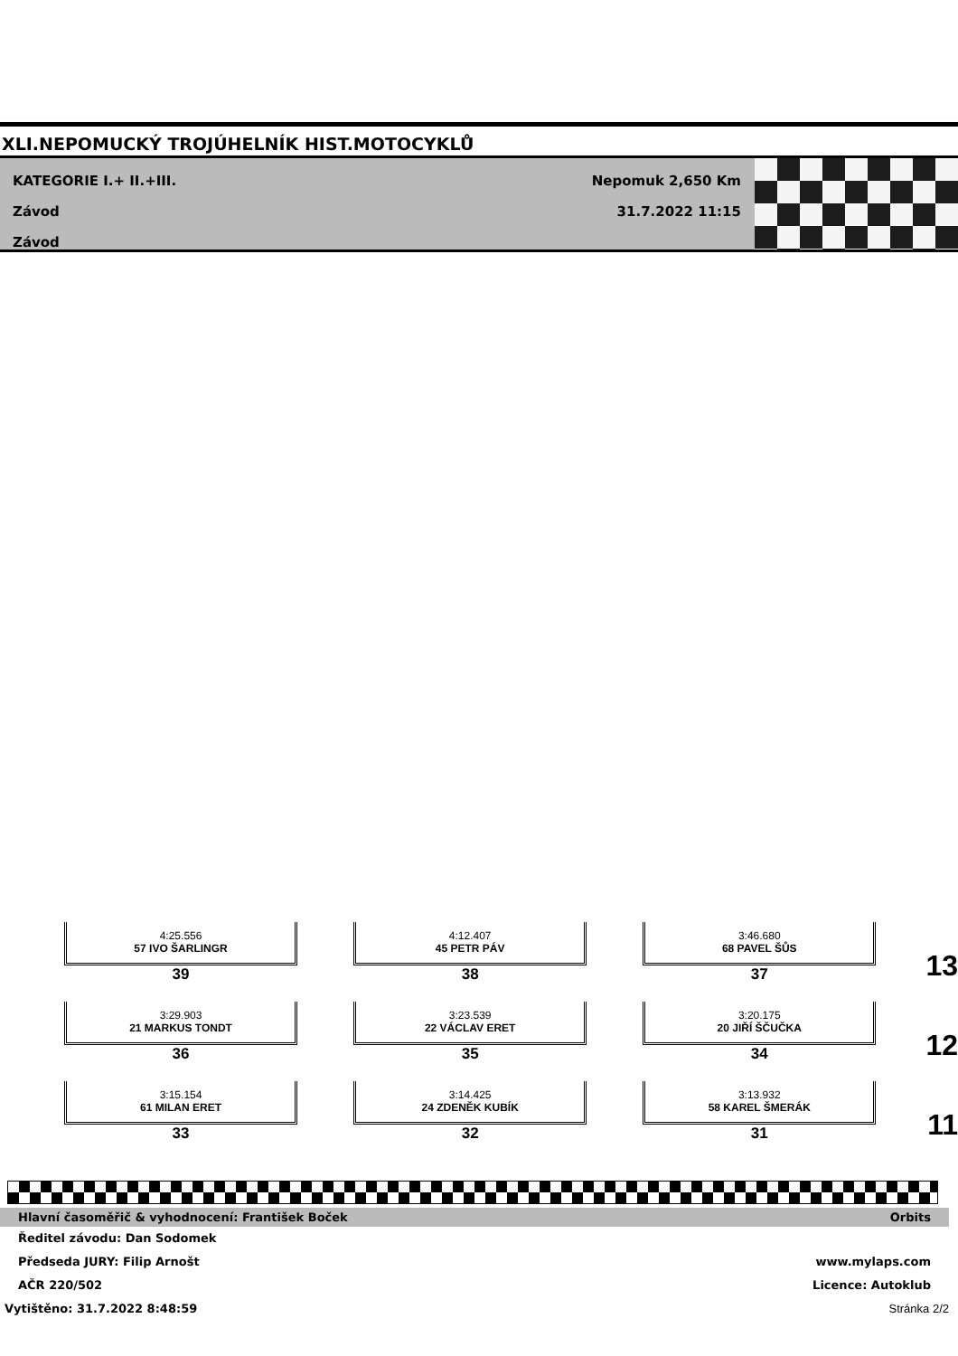XLI.NEPOMUCKÝ TROJÚHELNÍK HIST.MOTOCYKLŮ
KATEGORIE I.+ II.+III.
Závod
Závod
Nepomuk 2,650 Km
31.7.2022 11:15
4:25.556
57 IVO ŠARLINGR
39
4:12.407
45 PETR PÁV
38
3:46.680
68 PAVEL ŠŮS
37
13
3:29.903
21 MARKUS TONDT
36
3:23.539
22 VÁCLAV ERET
35
3:20.175
20 JIŘÍ ŠČUČKA
34
12
3:15.154
61 MILAN ERET
33
3:14.425
24 ZDENĚK KUBÍK
32
3:13.932
58 KAREL ŠMERÁK
31
11
Hlavní časoměřič & vyhodnocení: František Boček Orbits
Ředitel závodu: Dan Sodomek
Předseda JURY: Filip Arnošt www.mylaps.com
AČR 220/502 Licence: Autoklub
Vytištěno: 31.7.2022 8:48:59 Stránka 2/2